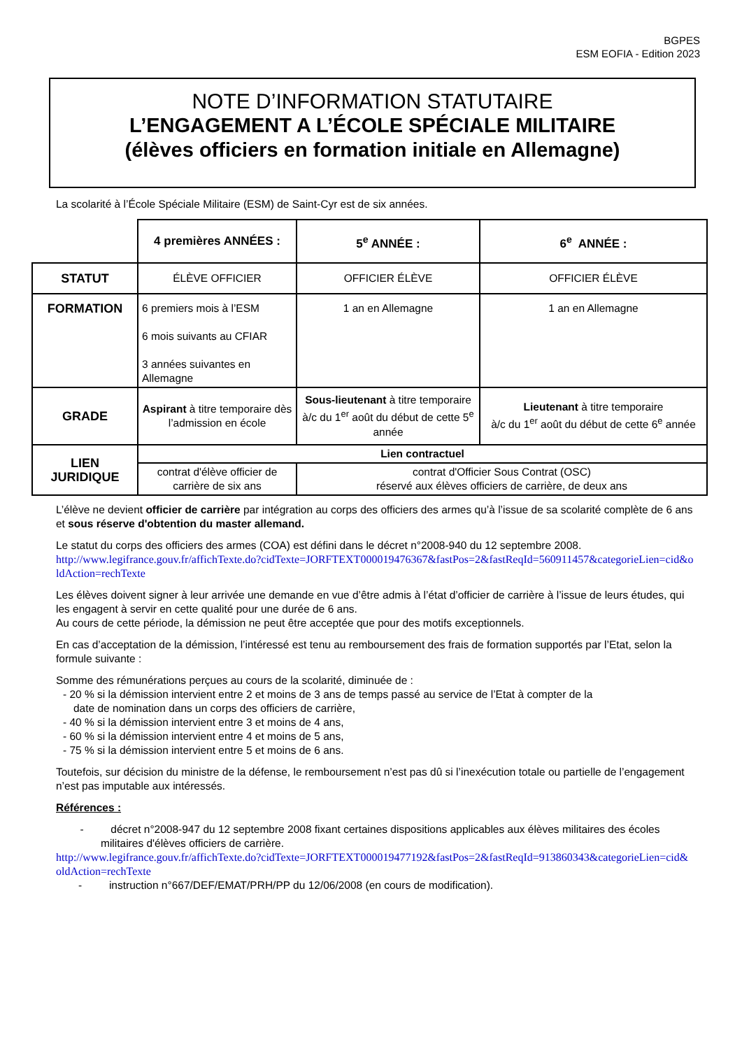BGPES
ESM EOFIA - Edition 2023
NOTE D’INFORMATION STATUTAIRE
L’ENGAGEMENT A L’ÉCOLE SPÉCIALE MILITAIRE
(élèves officiers en formation initiale en Allemagne)
La scolarité à l’École Spéciale Militaire (ESM) de Saint-Cyr est de six années.
| | 4 premières ANNÉES : | 5<sup>e</sup> ANNÉE : | 6<sup>e</sup> ANNÉE : |
| STATUT | ÉLÈVE OFFICIER | OFFICIER ÉLÈVE | OFFICIER ÉLÈVE |
| FORMATION | 6 premiers mois à l’ESM 6 mois suivants au CFIAR 3 années suivantes en Allemagne | 1 an en Allemagne | 1 an en Allemagne |
| GRADE | Aspirant à titre temporaire dès l’admission en école | Sous-lieutenant à titre temporaire à/c du 1<sup>er</sup> août du début de cette 5<sup>e</sup> année | Lieutenant à titre temporaire à/c du 1<sup>er</sup> août du début de cette 6<sup>e</sup> année |
| LIEN JURIDIQUE | Lien contractuel | | |
| | contrat d'élève officier de carrière de six ans | contrat d'Officier Sous Contrat (OSC) réservé aux élèves officiers de carrière, de deux ans | |
L’élève ne devient officier de carrière par intégration au corps des officiers des armes qu’à l’issue de sa scolarité complète de 6 ans et sous réserve d'obtention du master allemand.
Le statut du corps des officiers des armes (COA) est défini dans le décret n°2008-940 du 12 septembre 2008.
http://www.legifrance.gouv.fr/affichTexte.do?cidTexte=JORFTEXT000019476367&fastPos=2&fastReqId=560911457&categorieLien=cid&oldAction=rechTexte
Les élèves doivent signer à leur arrivée une demande en vue d’être admis à l’état d’officier de carrière à l’issue de leurs études, qui les engagent à servir en cette qualité pour une durée de 6 ans.
Au cours de cette période, la démission ne peut être acceptée que pour des motifs exceptionnels.
En cas d’acceptation de la démission, l’intéressé est tenu au remboursement des frais de formation supportés par l’Etat, selon la formule suivante :
Somme des rémunérations perçues au cours de la scolarité, diminuée de :
- 20 % si la démission intervient entre 2 et moins de 3 ans de temps passé au service de l’Etat à compter de la
date de nomination dans un corps des officiers de carrière,
- 40 % si la démission intervient entre 3 et moins de 4 ans,
- 60 % si la démission intervient entre 4 et moins de 5 ans,
- 75 % si la démission intervient entre 5 et moins de 6 ans.
Toutefois, sur décision du ministre de la défense, le remboursement n’est pas dû si l’inexécution totale ou partielle de l’engagement n’est pas imputable aux intéressés.
Références :
- décret n°2008-947 du 12 septembre 2008 fixant certaines dispositions applicables aux élèves militaires des écoles militaires d'élèves officiers de carrière.
http://www.legifrance.gouv.fr/affichTexte.do?cidTexte=JORFTEXT000019477192&fastPos=2&fastReqId=913860343&categorieLien=cid&oldAction=rechTexte
- instruction n°667/DEF/EMAT/PRH/PP du 12/06/2008 (en cours de modification).